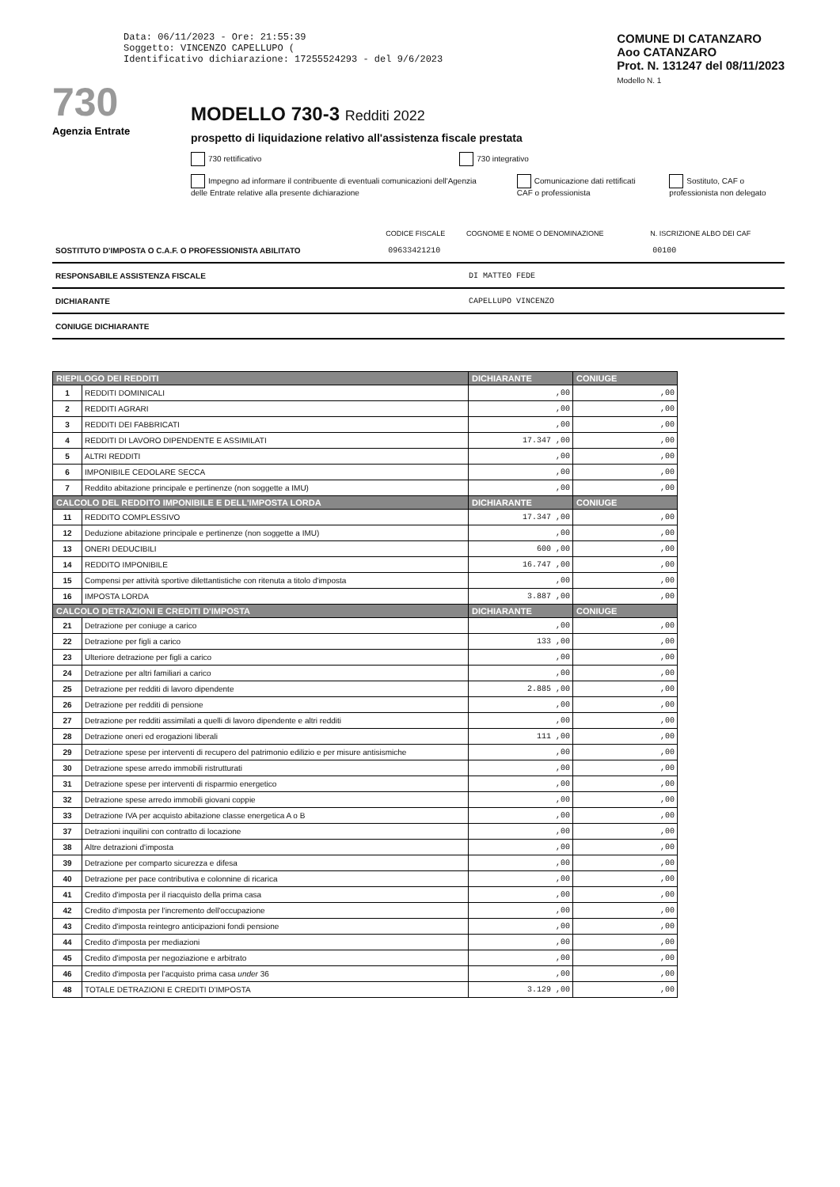Data: 06/11/2023 - Ore: 21:55:39
Soggetto: VINCENZO CAPELLUPO (
Identificativo dichiarazione: 17255524293 - del 9/6/2023
COMUNE DI CATANZARO
Aoo CATANZARO
Prot. N. 131247 del 08/11/2023
Modello N. 1
730
Agenzia Entrate
MODELLO 730-3 Redditi 2022
prospetto di liquidazione relativo all'assistenza fiscale prestata
730 rettificativo 730 integrativo
Impegno ad informare il contribuente di eventuali comunicazioni dell'Agenzia delle Entrate relative alla presente dichiarazione Comunicazione dati rettificati CAF o professionista Sostituto, CAF o professionista non delegato
| | CODICE FISCALE | COGNOME E NOME O DENOMINAZIONE | N. ISCRIZIONE ALBO DEI CAF |
| SOSTITUTO D'IMPOSTA O C.A.F. O PROFESSIONISTA ABILITATO | 09633421210 | | 00100 |
| RESPONSABILE ASSISTENZA FISCALE | | DI MATTEO FEDE | |
| DICHIARANTE | | CAPELLUPO VINCENZO | |
| CONIUGE DICHIARANTE | | | |
| RIEPILOGO DEI REDDITI | | DICHIARANTE | CONIUGE |
| --- | --- | --- | --- |
| 1 | REDDITI DOMINICALI | ,00 | ,00 |
| 2 | REDDITI AGRARI | ,00 | ,00 |
| 3 | REDDITI DEI FABBRICATI | ,00 | ,00 |
| 4 | REDDITI DI LAVORO DIPENDENTE E ASSIMILATI | 17.347 ,00 | ,00 |
| 5 | ALTRI REDDITI | ,00 | ,00 |
| 6 | IMPONIBILE CEDOLARE SECCA | ,00 | ,00 |
| 7 | Reddito abitazione principale e pertinenze (non soggette a IMU) | ,00 | ,00 |
| CALCOLO DEL REDDITO IMPONIBILE E DELL'IMPOSTA LORDA | | DICHIARANTE | CONIUGE |
| 11 | REDDITO COMPLESSIVO | 17.347 ,00 | ,00 |
| 12 | Deduzione abitazione principale e pertinenze (non soggette a IMU) | ,00 | ,00 |
| 13 | ONERI DEDUCIBILI | 600 ,00 | ,00 |
| 14 | REDDITO IMPONIBILE | 16.747 ,00 | ,00 |
| 15 | Compensi per attività sportive dilettantistiche con ritenuta a titolo d'imposta | ,00 | ,00 |
| 16 | IMPOSTA LORDA | 3.887 ,00 | ,00 |
| CALCOLO DETRAZIONI E CREDITI D'IMPOSTA | | DICHIARANTE | CONIUGE |
| 21 | Detrazione per coniuge a carico | ,00 | ,00 |
| 22 | Detrazione per figli a carico | 133 ,00 | ,00 |
| 23 | Ulteriore detrazione per figli a carico | ,00 | ,00 |
| 24 | Detrazione per altri familiari a carico | ,00 | ,00 |
| 25 | Detrazione per redditi di lavoro dipendente | 2.885 ,00 | ,00 |
| 26 | Detrazione per redditi di pensione | ,00 | ,00 |
| 27 | Detrazione per redditi assimilati a quelli di lavoro dipendente e altri redditi | ,00 | ,00 |
| 28 | Detrazione oneri ed erogazioni liberali | 111 ,00 | ,00 |
| 29 | Detrazione spese per interventi di recupero del patrimonio edilizio e per misure antisismiche | ,00 | ,00 |
| 30 | Detrazione spese arredo immobili ristrutturati | ,00 | ,00 |
| 31 | Detrazione spese per interventi di risparmio energetico | ,00 | ,00 |
| 32 | Detrazione spese arredo immobili giovani coppie | ,00 | ,00 |
| 33 | Detrazione IVA per acquisto abitazione classe energetica A o B | ,00 | ,00 |
| 37 | Detrazioni inquilini con contratto di locazione | ,00 | ,00 |
| 38 | Altre detrazioni d'imposta | ,00 | ,00 |
| 39 | Detrazione per comparto sicurezza e difesa | ,00 | ,00 |
| 40 | Detrazione per pace contributiva e colonnine di ricarica | ,00 | ,00 |
| 41 | Credito d'imposta per il riacquisto della prima casa | ,00 | ,00 |
| 42 | Credito d'imposta per l'incremento dell'occupazione | ,00 | ,00 |
| 43 | Credito d'imposta reintegro anticipazioni fondi pensione | ,00 | ,00 |
| 44 | Credito d'imposta per mediazioni | ,00 | ,00 |
| 45 | Credito d'imposta per negoziazione e arbitrato | ,00 | ,00 |
| 46 | Credito d'imposta per l'acquisto prima casa under 36 | ,00 | ,00 |
| 48 | TOTALE DETRAZIONI E CREDITI D'IMPOSTA | 3.129 ,00 | ,00 |